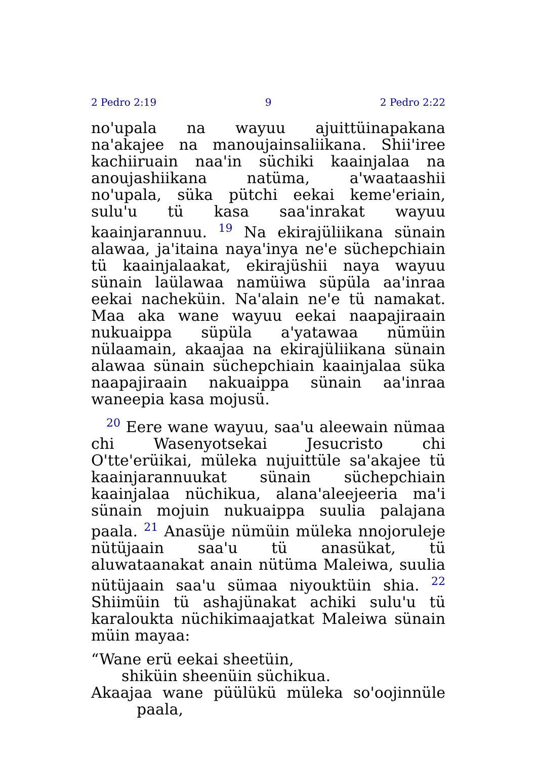2 Pedro 2:19 9 2 Pedro 2:22
no'upala na wayuu ajuittüinapakana na'akajee na manoujainsaliikana. Shii'iree kachiiruain naa'in süchiki kaainjalaa na anoujashiikana natüma, a'waataashii no'upala, süka pütchi eekai keme'eriain, sulu'u tü kasa saa'inrakat wayuu kaainjarannuu. <sup>19</sup> Na ekirajüliikana sünain alawaa, ja'itaina naya'inya ne'e süchepchiain tü kaainjalaakat, ekirajüshii naya wayuu sünain laülawaa namüiwa süpüla aa'inraa eekai nacheküin. Na'alain ne'e tü namakat. Maa aka wane wayuu eekai naapajiraain nukuaippa süpüla a'yatawaa nümüin nülaamain, akaajaa na ekirajüliikana sünain alawaa sünain süchepchiain kaainjalaa süka naapajiraain nakuaippa sünain aa'inraa waneepia kasa mojusü.
<sup>20</sup> Eere wane wayuu, saa'u aleewain nümaa chi Wasenyotsekai Jesucristo chi O'tte'erüikai, müleka nujuittüle sa'akajee tü kaainjarannuukat sünain süchepchiain kaainjalaa nüchikua, alana'aleejeeria ma'i sünain mojuin nukuaippa suulia palajana paala. <sup>21</sup> Anasüje nümüin müleka nnojoruleje nütüjaain saa'u tü anasükat, tü aluwataanakat anain nütüma Maleiwa, suulia nütüjaain saa'u sümaa niyouktüin shia. <sup>22</sup> Shiimüin tü ashajünakat achiki sulu'u tü karaloukta nüchikimaajatkat Maleiwa sünain müin mayaa:
“Wane erü eekai sheetüin,
shiküin sheenüin süchikua.
Akaajaa wane püülükü müleka so'oojinnüle paala,